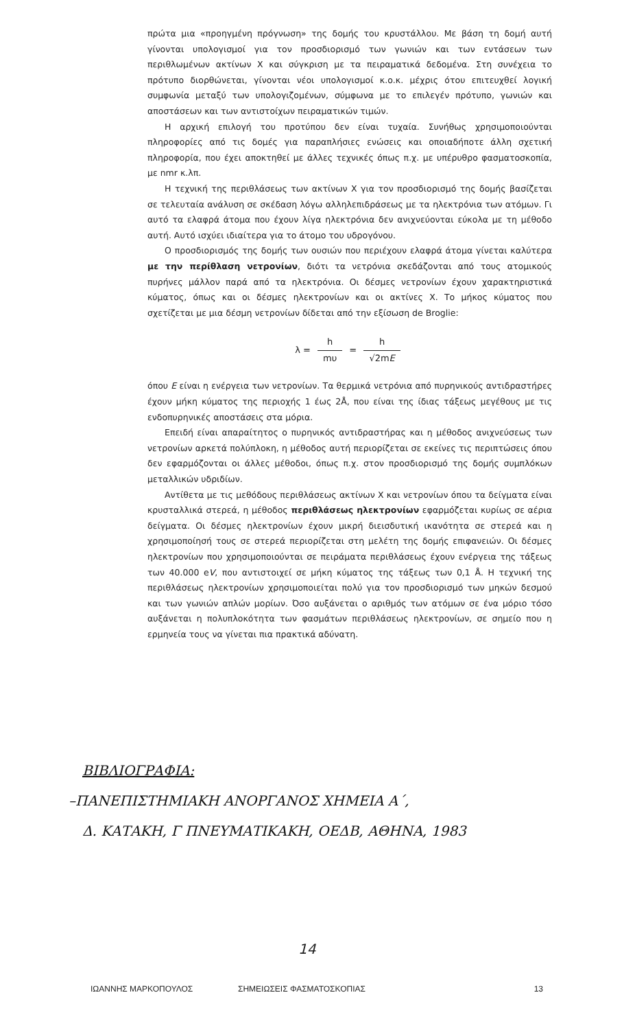πρώτα μια «προηγμένη πρόγνωση» της δομής του κρυστάλλου. Με βάση τη δομή αυτή γίνονται υπολογισμοί για τον προσδιορισμό των γωνιών και των εντάσεων των περιθλωμένων ακτίνων Χ και σύγκριση με τα πειραματικά δεδομένα. Στη συνέχεια το πρότυπο διορθώνεται, γίνονται νέοι υπολογισμοί κ.ο.κ. μέχρις ότου επιτευχθεί λογική συμφωνία μεταξύ των υπολογιζομένων, σύμφωνα με το επιλεγέν πρότυπο, γωνιών και αποστάσεων και των αντιστοίχων πειραματικών τιμών.
Η αρχική επιλογή του προτύπου δεν είναι τυχαία. Συνήθως χρησιμοποιούνται πληροφορίες από τις δομές για παραπλήσιες ενώσεις και οποιαδήποτε άλλη σχετική πληροφορία, που έχει αποκτηθεί με άλλες τεχνικές όπως π.χ. με υπέρυθρο φασματοσκοπία, με nmr κ.λπ.
Η τεχνική της περιθλάσεως των ακτίνων Χ για τον προσδιορισμό της δομής βασίζεται σε τελευταία ανάλυση σε σκέδαση λόγω αλληλεπιδράσεως με τα ηλεκτρόνια των ατόμων. Γι αυτό τα ελαφρά άτομα που έχουν λίγα ηλεκτρόνια δεν ανιχνεύονται εύκολα με τη μέθοδο αυτή. Αυτό ισχύει ιδιαίτερα για το άτομο του υδρογόνου.
Ο προσδιορισμός της δομής των ουσιών που περιέχουν ελαφρά άτομα γίνεται καλύτερα με την περίθλαση νετρονίων, διότι τα νετρόνια σκεδάζονται από τους ατομικούς πυρήνες μάλλον παρά από τα ηλεκτρόνια. Οι δέσμες νετρονίων έχουν χαρακτηριστικά κύματος, όπως και οι δέσμες ηλεκτρονίων και οι ακτίνες Χ. Το μήκος κύματος που σχετίζεται με μια δέσμη νετρονίων δίδεται από την εξίσωση de Broglie:
λ = h mυ = h √2mE
όπου E είναι η ενέργεια των νετρονίων. Τα θερμικά νετρόνια από πυρηνικούς αντιδραστήρες έχουν μήκη κύματος της περιοχής 1 έως 2Å, που είναι της ίδιας τάξεως μεγέθους με τις ενδοπυρηνικές αποστάσεις στα μόρια.
Επειδή είναι απαραίτητος ο πυρηνικός αντιδραστήρας και η μέθοδος ανιχνεύσεως των νετρονίων αρκετά πολύπλοκη, η μέθοδος αυτή περιορίζεται σε εκείνες τις περιπτώσεις όπου δεν εφαρμόζονται οι άλλες μέθοδοι, όπως π.χ. στον προσδιορισμό της δομής συμπλόκων μεταλλικών υδριδίων.
Αντίθετα με τις μεθόδους περιθλάσεως ακτίνων Χ και νετρονίων όπου τα δείγματα είναι κρυσταλλικά στερεά, η μέθοδος περιθλάσεως ηλεκτρονίων εφαρμόζεται κυρίως σε αέρια δείγματα. Οι δέσμες ηλεκτρονίων έχουν μικρή διεισδυτική ικανότητα σε στερεά και η χρησιμοποίησή τους σε στερεά περιορίζεται στη μελέτη της δομής επιφανειών. Οι δέσμες ηλεκτρονίων που χρησιμοποιούνται σε πειράματα περιθλάσεως έχουν ενέργεια της τάξεως των 40.000 eV, που αντιστοιχεί σε μήκη κύματος της τάξεως των 0,1 Å. Η τεχνική της περιθλάσεως ηλεκτρονίων χρησιμοποιείται πολύ για τον προσδιορισμό των μηκών δεσμού και των γωνιών απλών μορίων. Όσο αυξάνεται ο αριθμός των ατόμων σε ένα μόριο τόσο αυξάνεται η πολυπλοκότητα των φασμάτων περιθλάσεως ηλεκτρονίων, σε σημείο που η ερμηνεία τους να γίνεται πια πρακτικά αδύνατη.
ΒΙΒΛΙΟΓΡΑΦΙΑ:
–ΠΑΝΕΠΙΣΤΗΜΙΑΚΗ ΑΝΟΡΓΑΝΟΣ ΧΗΜΕΙΑ Α΄,
Δ. ΚΑΤΑΚΗ, Γ ΠΝΕΥΜΑΤΙΚΑΚΗ, ΟΕΔΒ, ΑΘΗΝΑ, 1983
14
ΙΩΑΝΝΗΣ ΜΑΡΚΟΠΟΥΛΟΣ ΣΗΜΕΙΩΣΕΙΣ ΦΑΣΜΑΤΟΣΚΟΠΙΑΣ 13